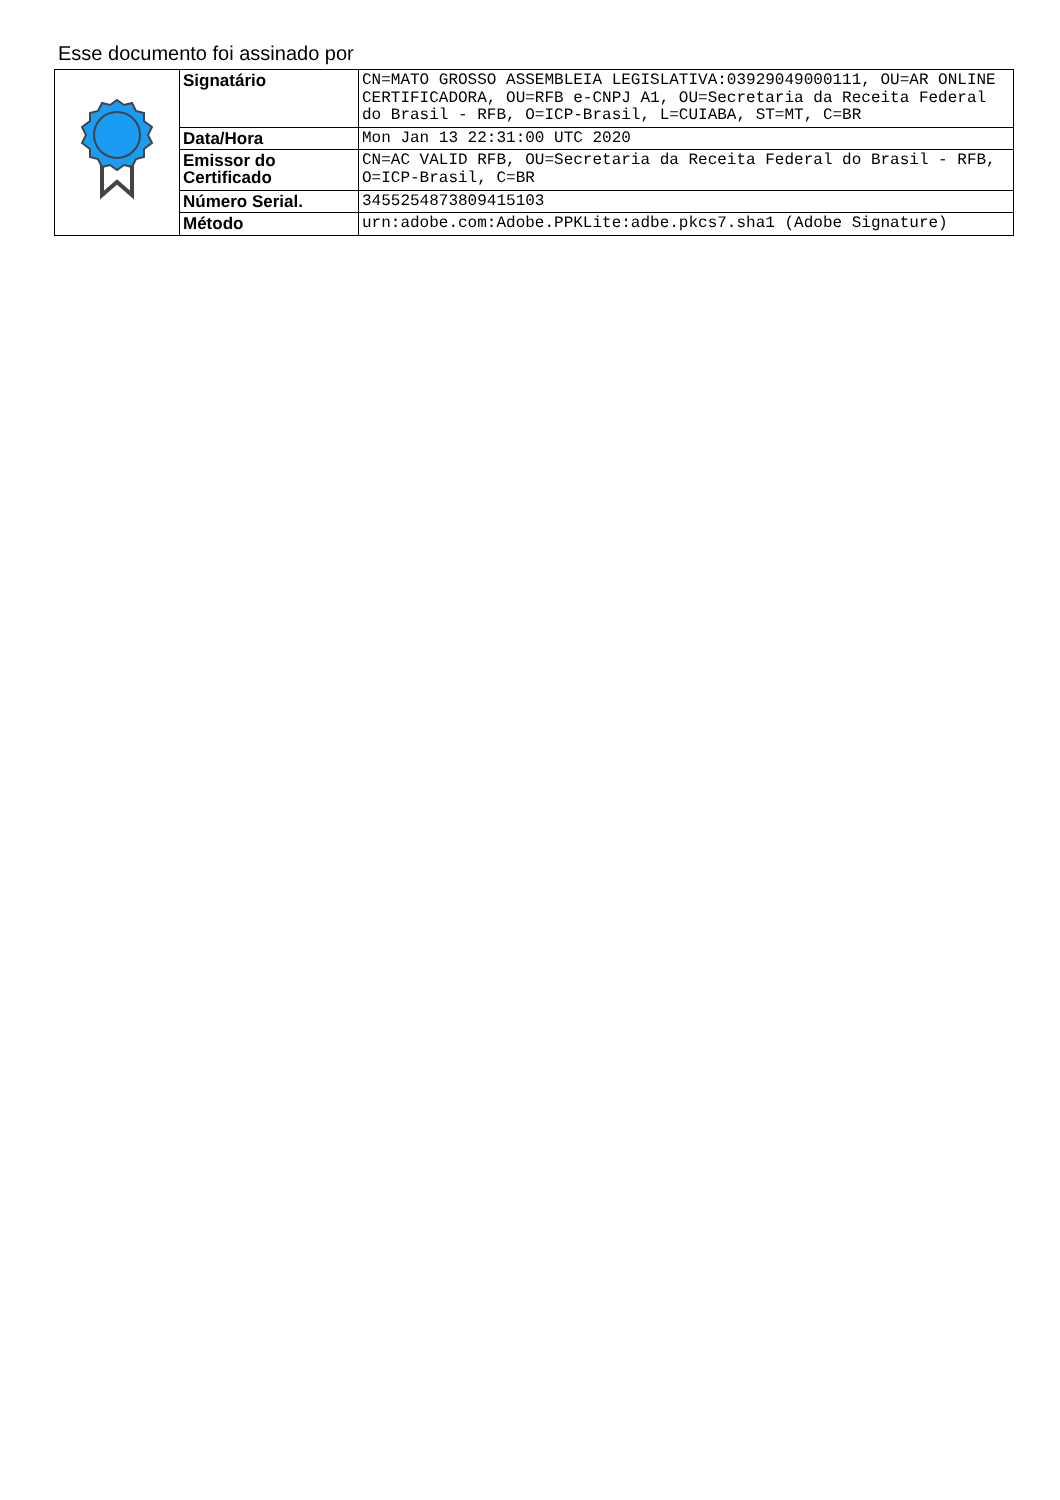Esse documento foi assinado por
| | Signatário | CN=MATO GROSSO ASSEMBLEIA LEGISLATIVA:03929049000111, OU=AR ONLINE CERTIFICADORA, OU=RFB e-CNPJ A1, OU=Secretaria da Receita Federal do Brasil - RFB, O=ICP-Brasil, L=CUIABA, ST=MT, C=BR |
| | Data/Hora | Mon Jan 13 22:31:00 UTC 2020 |
| | Emissor do Certificado | CN=AC VALID RFB, OU=Secretaria da Receita Federal do Brasil - RFB, O=ICP-Brasil, C=BR |
| | Número Serial. | 3455254873809415103 |
| | Método | urn:adobe.com:Adobe.PPKLite:adbe.pkcs7.sha1 (Adobe Signature) |